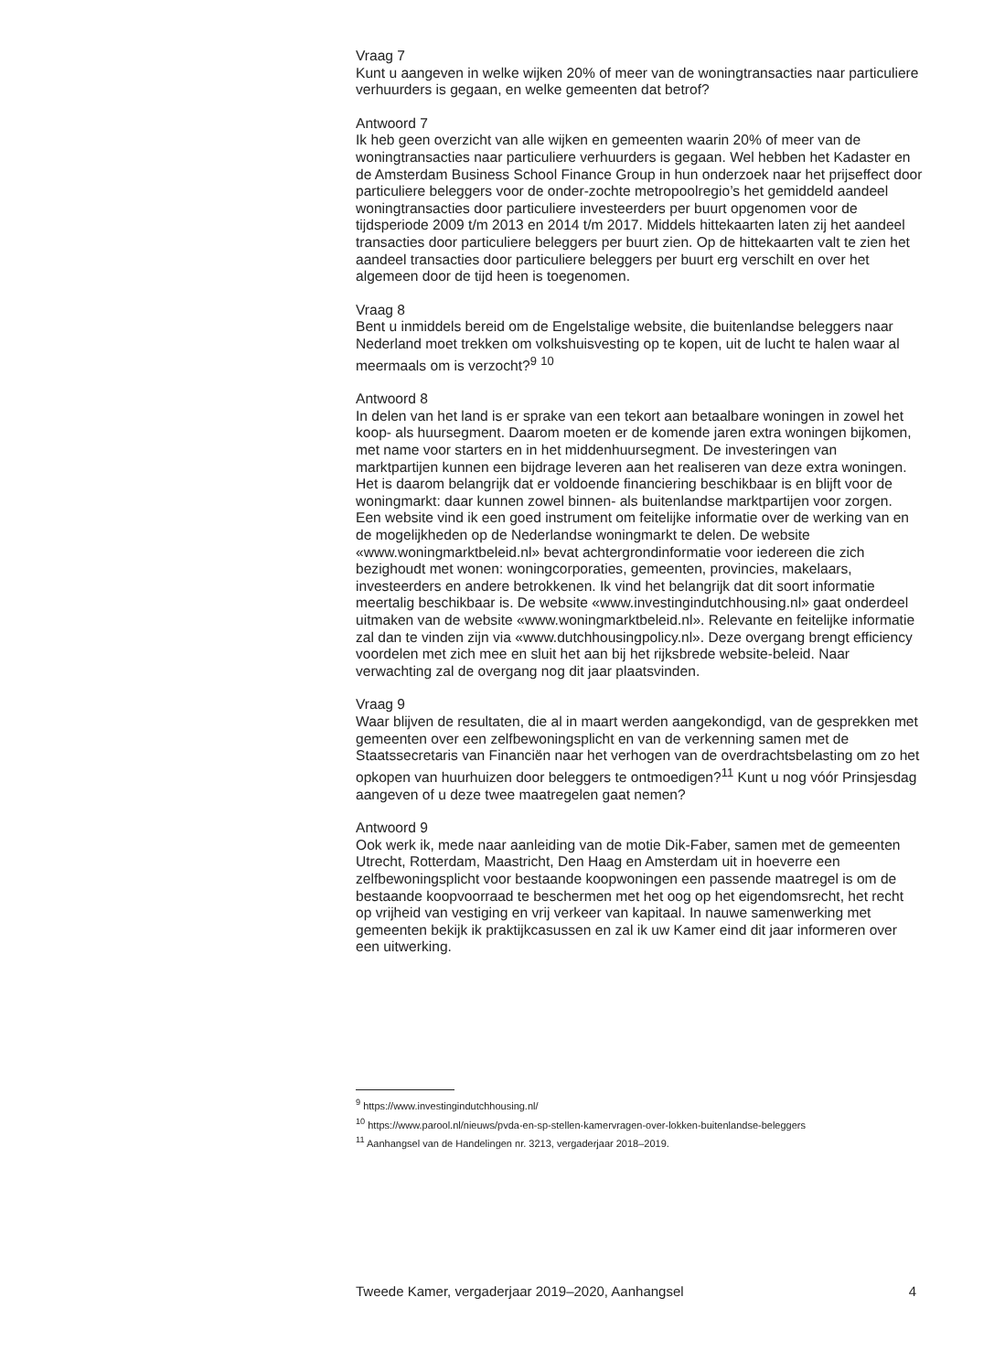Vraag 7
Kunt u aangeven in welke wijken 20% of meer van de woningtransacties naar particuliere verhuurders is gegaan, en welke gemeenten dat betrof?
Antwoord 7
Ik heb geen overzicht van alle wijken en gemeenten waarin 20% of meer van de woningtransacties naar particuliere verhuurders is gegaan. Wel hebben het Kadaster en de Amsterdam Business School Finance Group in hun onderzoek naar het prijseffect door particuliere beleggers voor de onder-zochte metropoolregio’s het gemiddeld aandeel woningtransacties door particuliere investeerders per buurt opgenomen voor de tijdsperiode 2009 t/m 2013 en 2014 t/m 2017. Middels hittekaarten laten zij het aandeel transacties door particuliere beleggers per buurt zien. Op de hittekaarten valt te zien het aandeel transacties door particuliere beleggers per buurt erg verschilt en over het algemeen door de tijd heen is toegenomen.
Vraag 8
Bent u inmiddels bereid om de Engelstalige website, die buitenlandse beleggers naar Nederland moet trekken om volkshuisvesting op te kopen, uit de lucht te halen waar al meermaals om is verzocht?<sup>9</sup> <sup>10</sup>
Antwoord 8
In delen van het land is er sprake van een tekort aan betaalbare woningen in zowel het koop- als huursegment. Daarom moeten er de komende jaren extra woningen bijkomen, met name voor starters en in het middenhuursegment. De investeringen van marktpartijen kunnen een bijdrage leveren aan het realiseren van deze extra woningen. Het is daarom belangrijk dat er voldoende financiering beschikbaar is en blijft voor de woningmarkt: daar kunnen zowel binnen- als buitenlandse marktpartijen voor zorgen.
Een website vind ik een goed instrument om feitelijke informatie over de werking van en de mogelijkheden op de Nederlandse woningmarkt te delen. De website «www.woningmarktbeleid.nl» bevat achtergrondinformatie voor iedereen die zich bezighoudt met wonen: woningcorporaties, gemeenten, provincies, makelaars, investeerders en andere betrokkenen. Ik vind het belangrijk dat dit soort informatie meertalig beschikbaar is. De website «www.investingindutchhousing.nl» gaat onderdeel uitmaken van de website «www.woningmarktbeleid.nl». Relevante en feitelijke informatie zal dan te vinden zijn via «www.dutchhousingpolicy.nl». Deze overgang brengt efficiency voordelen met zich mee en sluit het aan bij het rijksbrede website-beleid. Naar verwachting zal de overgang nog dit jaar plaatsvinden.
Vraag 9
Waar blijven de resultaten, die al in maart werden aangekondigd, van de gesprekken met gemeenten over een zelfbewoningsplicht en van de verkenning samen met de Staatssecretaris van Financiën naar het verhogen van de overdrachtsbelasting om zo het opkopen van huurhuizen door beleggers te ontmoedigen?<sup>11</sup> Kunt u nog vóór Prinsjesdag aangeven of u deze twee maatregelen gaat nemen?
Antwoord 9
Ook werk ik, mede naar aanleiding van de motie Dik-Faber, samen met de gemeenten Utrecht, Rotterdam, Maastricht, Den Haag en Amsterdam uit in hoeverre een zelfbewoningsplicht voor bestaande koopwoningen een passende maatregel is om de bestaande koopvoorraad te beschermen met het oog op het eigendomsrecht, het recht op vrijheid van vestiging en vrij verkeer van kapitaal. In nauwe samenwerking met gemeenten bekijk ik praktijkcasussen en zal ik uw Kamer eind dit jaar informeren over een uitwerking.
<sup>9</sup> https://www.investingindutchhousing.nl/
<sup>10</sup> https://www.parool.nl/nieuws/pvda-en-sp-stellen-kamervragen-over-lokken-buitenlandse-beleggers
<sup>11</sup> Aanhangsel van de Handelingen nr. 3213, vergaderjaar 2018–2019.
Tweede Kamer, vergaderjaar 2019–2020, Aanhangsel 4